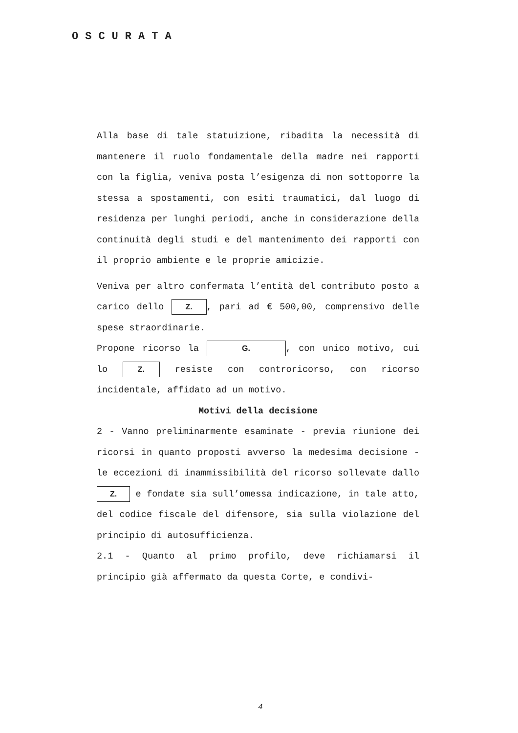OSCURATA
Alla base di tale statuizione, ribadita la necessità di mantenere il ruolo fondamentale della madre nei rapporti con la figlia, veniva posta l’esigenza di non sottoporre la stessa a spostamenti, con esiti traumatici, dal luogo di residenza per lunghi periodi, anche in considerazione della continuità degli studi e del mantenimento dei rapporti con il proprio ambiente e le proprie amicizie.
Veniva per altro confermata l’entità del contributo posto a carico dello Z., pari ad € 500,00, comprensivo delle spese straordinarie.
Propone ricorso la G., con unico motivo, cui lo Z. resiste con controricorso, con ricorso incidentale, affidato ad un motivo.
Motivi della decisione
2 - Vanno preliminarmente esaminate - previa riunione dei ricorsi in quanto proposti avverso la medesima decisione - le eccezioni di inammissibilità del ricorso sollevate dallo Z. e fondate sia sull’omessa indicazione, in tale atto, del codice fiscale del difensore, sia sulla violazione del principio di autosufficienza.
2.1 - Quanto al primo profilo, deve richiamarsi il principio già affermato da questa Corte, e condivi-
4